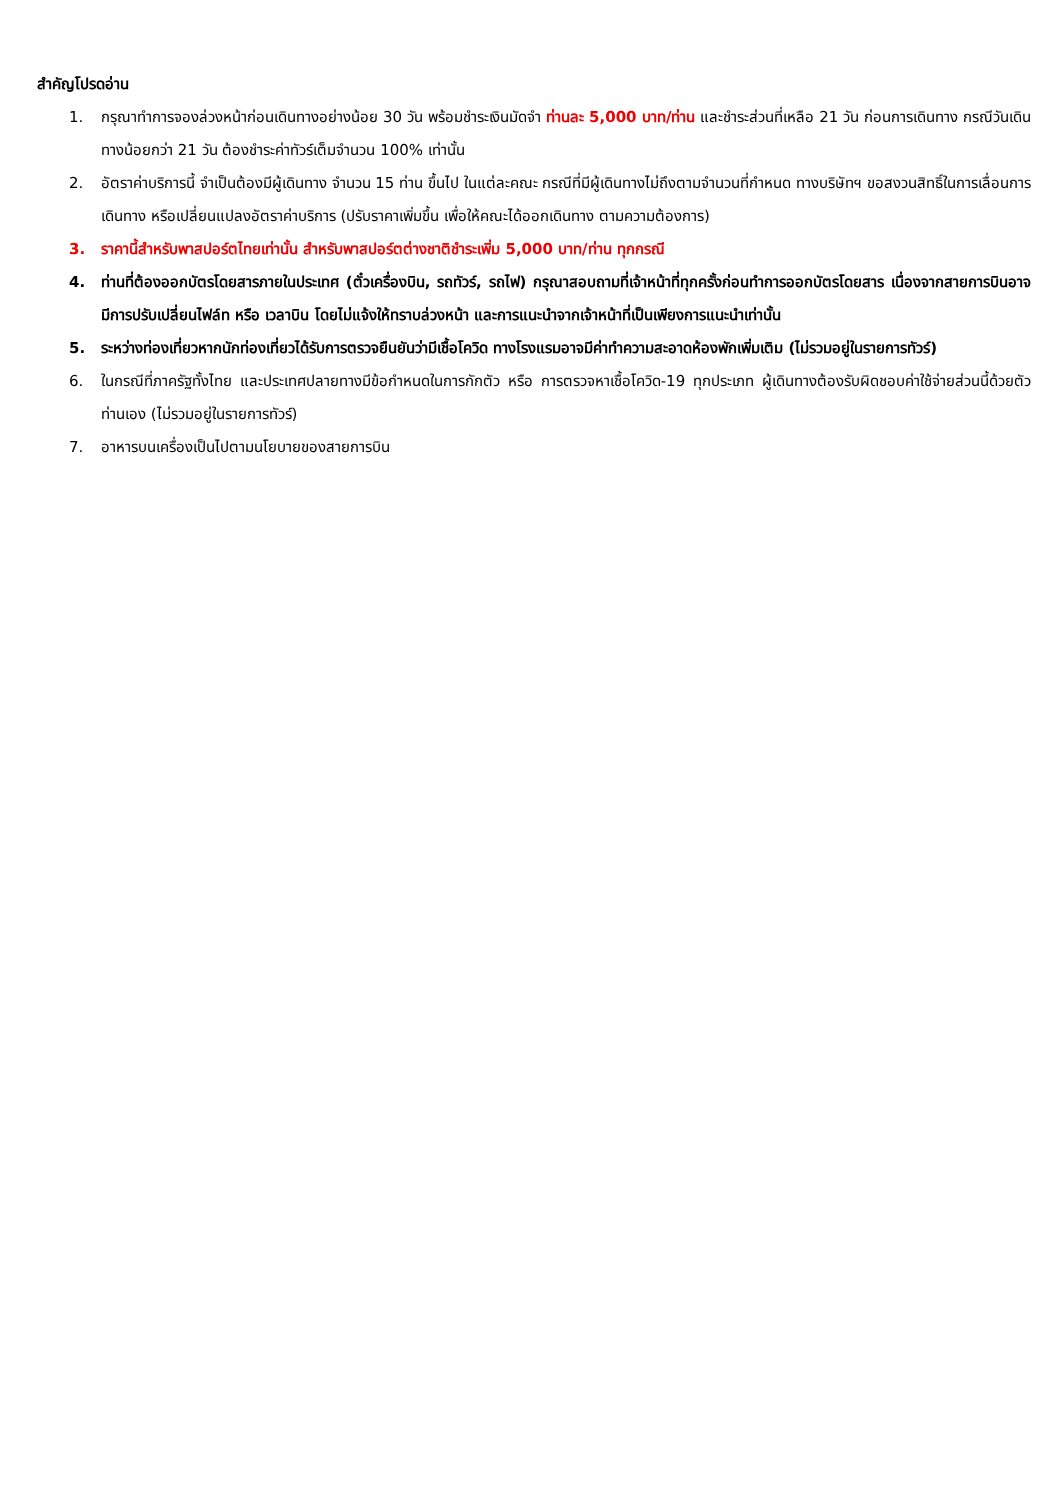สำคัญโปรดอ่าน
1. กรุณาทำการจองล่วงหน้าก่อนเดินทางอย่างน้อย 30 วัน พร้อมชำระเงินมัดจำ ท่านละ 5,000 บาท/ท่าน และชำระส่วนที่เหลือ 21 วัน ก่อนการเดินทาง กรณีวันเดินทางน้อยกว่า 21 วัน ต้องชำระค่าทัวร์เต็มจำนวน 100% เท่านั้น
2. อัตราค่าบริการนี้ จำเป็นต้องมีผู้เดินทาง จำนวน 15 ท่าน ขึ้นไป ในแต่ละคณะ กรณีที่มีผู้เดินทางไม่ถึงตามจำนวนที่กำหนด ทางบริษัทฯ ขอสงวนสิทธิ์ในการเลื่อนการเดินทาง หรือเปลี่ยนแปลงอัตราค่าบริการ (ปรับราคาเพิ่มขึ้น เพื่อให้คณะได้ออกเดินทาง ตามความต้องการ)
3. ราคานี้สำหรับพาสปอร์ตไทยเท่านั้น สำหรับพาสปอร์ตต่างชาติชำระเพิ่ม 5,000 บาท/ท่าน ทุกกรณี
4. ท่านที่ต้องออกบัตรโดยสารภายในประเทศ (ตั๋วเครื่องบิน, รถทัวร์, รถไฟ) กรุณาสอบถามที่เจ้าหน้าที่ทุกครั้งก่อนทำการออกบัตรโดยสาร เนื่องจากสายการบินอาจมีการปรับเปลี่ยนไฟล์ท หรือ เวลาบิน โดยไม่แจ้งให้ทราบล่วงหน้า และการแนะนำจากเจ้าหน้าที่เป็นเพียงการแนะนำเท่านั้น
5. ระหว่างท่องเที่ยวหากนักท่องเที่ยวได้รับการตรวจยืนยันว่ามีเชื้อโควิด ทางโรงแรมอาจมีค่าทำความสะอาดห้องพักเพิ่มเติม (ไม่รวมอยู่ในรายการทัวร์)
6. ในกรณีที่ภาครัฐทั้งไทย และประเทศปลายทางมีข้อกำหนดในการกักตัว หรือ การตรวจหาเชื้อโควิด-19 ทุกประเภท ผู้เดินทางต้องรับผิดชอบค่าใช้จ่ายส่วนนี้ด้วยตัวท่านเอง (ไม่รวมอยู่ในรายการทัวร์)
7. อาหารบนเครื่องเป็นไปตามนโยบายของสายการบิน